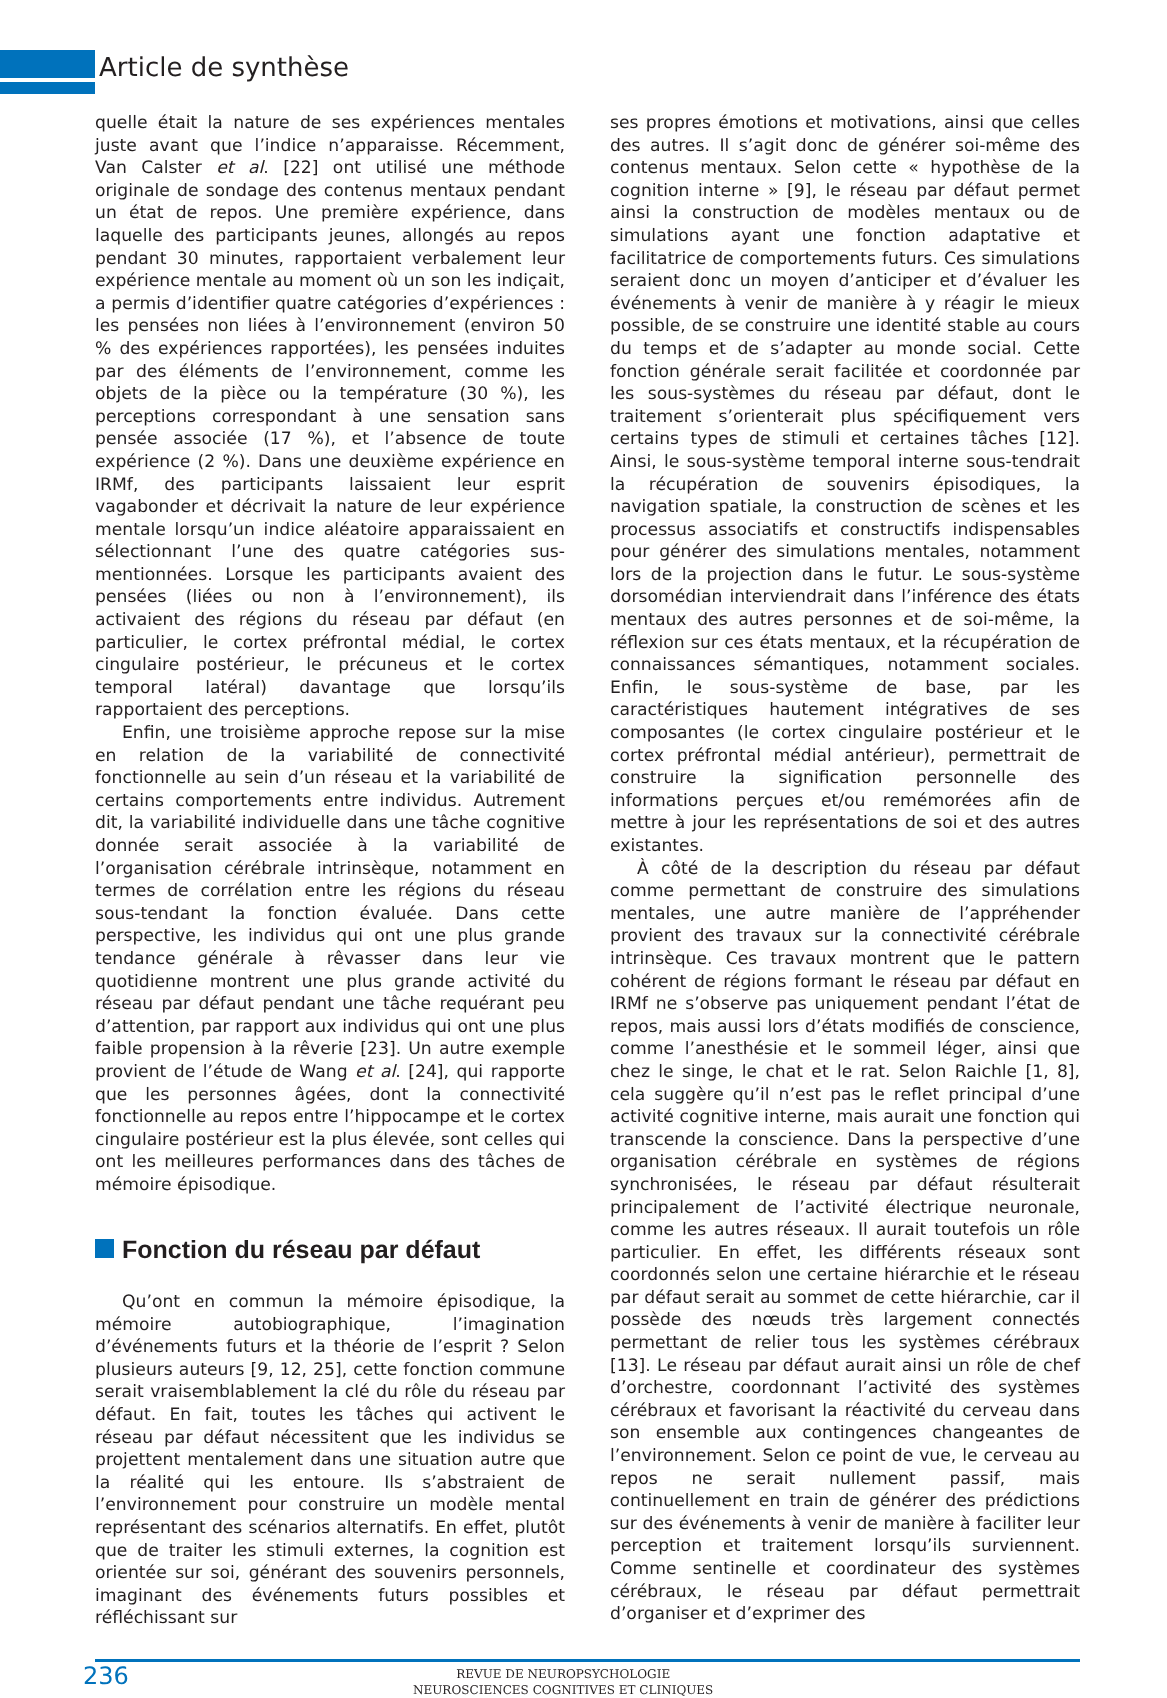Article de synthèse
quelle était la nature de ses expériences mentales juste avant que l’indice n’apparaisse. Récemment, Van Calster et al. [22] ont utilisé une méthode originale de sondage des contenus mentaux pendant un état de repos. Une première expérience, dans laquelle des participants jeunes, allongés au repos pendant 30 minutes, rapportaient verbalement leur expérience mentale au moment où un son les indiçait, a permis d’identifier quatre catégories d’expériences : les pensées non liées à l’environnement (environ 50 % des expériences rapportées), les pensées induites par des éléments de l’environnement, comme les objets de la pièce ou la température (30 %), les perceptions correspondant à une sensation sans pensée associée (17 %), et l’absence de toute expérience (2 %). Dans une deuxième expérience en IRMf, des participants laissaient leur esprit vagabonder et décrivait la nature de leur expérience mentale lorsqu’un indice aléatoire apparaissaient en sélectionnant l’une des quatre catégories sus-mentionnées. Lorsque les participants avaient des pensées (liées ou non à l’environnement), ils activaient des régions du réseau par défaut (en particulier, le cortex préfrontal médial, le cortex cingulaire postérieur, le précuneus et le cortex temporal latéral) davantage que lorsqu’ils rapportaient des perceptions.
Enfin, une troisième approche repose sur la mise en relation de la variabilité de connectivité fonctionnelle au sein d’un réseau et la variabilité de certains comportements entre individus. Autrement dit, la variabilité individuelle dans une tâche cognitive donnée serait associée à la variabilité de l’organisation cérébrale intrinsèque, notamment en termes de corrélation entre les régions du réseau sous-tendant la fonction évaluée. Dans cette perspective, les individus qui ont une plus grande tendance générale à rêvasser dans leur vie quotidienne montrent une plus grande activité du réseau par défaut pendant une tâche requérant peu d’attention, par rapport aux individus qui ont une plus faible propension à la rêverie [23]. Un autre exemple provient de l’étude de Wang et al. [24], qui rapporte que les personnes âgées, dont la connectivité fonctionnelle au repos entre l’hippocampe et le cortex cingulaire postérieur est la plus élevée, sont celles qui ont les meilleures performances dans des tâches de mémoire épisodique.
Fonction du réseau par défaut
Qu’ont en commun la mémoire épisodique, la mémoire autobiographique, l’imagination d’événements futurs et la théorie de l’esprit ? Selon plusieurs auteurs [9, 12, 25], cette fonction commune serait vraisemblablement la clé du rôle du réseau par défaut. En fait, toutes les tâches qui activent le réseau par défaut nécessitent que les individus se projettent mentalement dans une situation autre que la réalité qui les entoure. Ils s’abstraient de l’environnement pour construire un modèle mental représentant des scénarios alternatifs. En effet, plutôt que de traiter les stimuli externes, la cognition est orientée sur soi, générant des souvenirs personnels, imaginant des événements futurs possibles et réfléchissant sur
ses propres émotions et motivations, ainsi que celles des autres. Il s’agit donc de générer soi-même des contenus mentaux. Selon cette « hypothèse de la cognition interne » [9], le réseau par défaut permet ainsi la construction de modèles mentaux ou de simulations ayant une fonction adaptative et facilitatrice de comportements futurs. Ces simulations seraient donc un moyen d’anticiper et d’évaluer les événements à venir de manière à y réagir le mieux possible, de se construire une identité stable au cours du temps et de s’adapter au monde social. Cette fonction générale serait facilitée et coordonnée par les sous-systèmes du réseau par défaut, dont le traitement s’orienterait plus spécifiquement vers certains types de stimuli et certaines tâches [12]. Ainsi, le sous-système temporal interne sous-tendrait la récupération de souvenirs épisodiques, la navigation spatiale, la construction de scènes et les processus associatifs et constructifs indispensables pour générer des simulations mentales, notamment lors de la projection dans le futur. Le sous-système dorsomédian interviendrait dans l’inférence des états mentaux des autres personnes et de soi-même, la réflexion sur ces états mentaux, et la récupération de connaissances sémantiques, notamment sociales. Enfin, le sous-système de base, par les caractéristiques hautement intégratives de ses composantes (le cortex cingulaire postérieur et le cortex préfrontal médial antérieur), permettrait de construire la signification personnelle des informations perçues et/ou remémorées afin de mettre à jour les représentations de soi et des autres existantes.
À côté de la description du réseau par défaut comme permettant de construire des simulations mentales, une autre manière de l’appréhender provient des travaux sur la connectivité cérébrale intrinsèque. Ces travaux montrent que le pattern cohérent de régions formant le réseau par défaut en IRMf ne s’observe pas uniquement pendant l’état de repos, mais aussi lors d’états modifiés de conscience, comme l’anesthésie et le sommeil léger, ainsi que chez le singe, le chat et le rat. Selon Raichle [1, 8], cela suggère qu’il n’est pas le reflet principal d’une activité cognitive interne, mais aurait une fonction qui transcende la conscience. Dans la perspective d’une organisation cérébrale en systèmes de régions synchronisées, le réseau par défaut résulterait principalement de l’activité électrique neuronale, comme les autres réseaux. Il aurait toutefois un rôle particulier. En effet, les différents réseaux sont coordonnés selon une certaine hiérarchie et le réseau par défaut serait au sommet de cette hiérarchie, car il possède des nœuds très largement connectés permettant de relier tous les systèmes cérébraux [13]. Le réseau par défaut aurait ainsi un rôle de chef d’orchestre, coordonnant l’activité des systèmes cérébraux et favorisant la réactivité du cerveau dans son ensemble aux contingences changeantes de l’environnement. Selon ce point de vue, le cerveau au repos ne serait nullement passif, mais continuellement en train de générer des prédictions sur des événements à venir de manière à faciliter leur perception et traitement lorsqu’ils surviennent. Comme sentinelle et coordinateur des systèmes cérébraux, le réseau par défaut permettrait d’organiser et d’exprimer des
236
REVUE DE NEUROPSYCHOLOGIE
NEUROSCIENCES COGNITIVES ET CLINIQUES